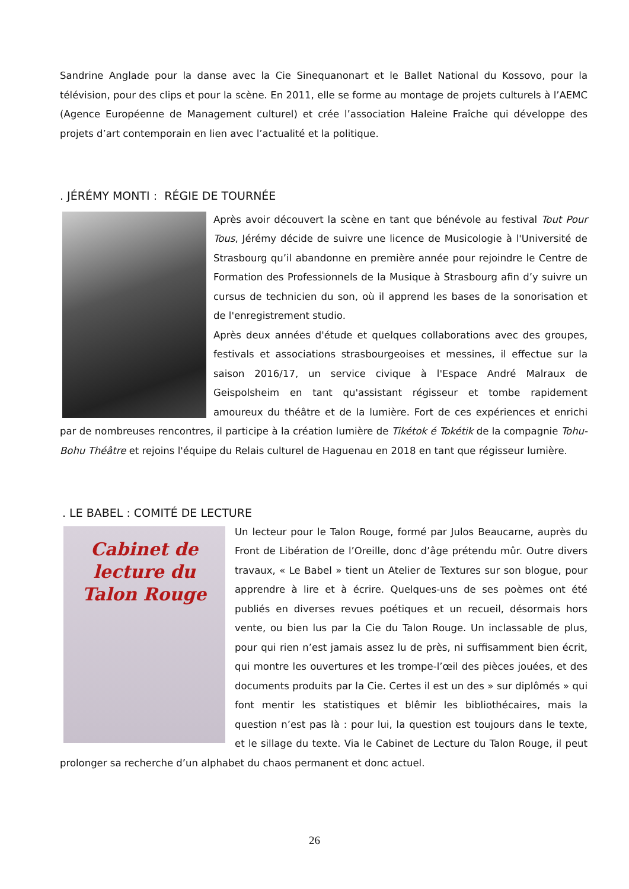Sandrine Anglade pour la danse avec la Cie Sinequanonart et le Ballet National du Kossovo, pour la télévision, pour des clips et pour la scène. En 2011, elle se forme au montage de projets culturels à l’AEMC (Agence Européenne de Management culturel) et crée l’association Haleine Fraîche qui développe des projets d’art contemporain en lien avec l’actualité et la politique.
. JÉRÉMY MONTI : RÉGIE DE TOURNÉE
Après avoir découvert la scène en tant que bénévole au festival Tout Pour Tous, Jérémy décide de suivre une licence de Musicologie à l'Université de Strasbourg qu’il abandonne en première année pour rejoindre le Centre de Formation des Professionnels de la Musique à Strasbourg afin d’y suivre un cursus de technicien du son, où il apprend les bases de la sonorisation et de l'enregistrement studio.
Après deux années d'étude et quelques collaborations avec des groupes, festivals et associations strasbourgeoises et messines, il effectue sur la saison 2016/17, un service civique à l'Espace André Malraux de Geispolsheim en tant qu'assistant régisseur et tombe rapidement amoureux du théâtre et de la lumière. Fort de ces expériences et enrichi par de nombreuses rencontres, il participe à la création lumière de Tikétok é Tokétik de la compagnie Tohu-Bohu Théâtre et rejoins l'équipe du Relais culturel de Haguenau en 2018 en tant que régisseur lumière.
. LE BABEL : COMITÉ DE LECTURE
Cabinet de lecture du Talon Rouge
Un lecteur pour le Talon Rouge, formé par Julos Beaucarne, auprès du Front de Libération de l’Oreille, donc d’âge prétendu mûr. Outre divers travaux, « Le Babel » tient un Atelier de Textures sur son blogue, pour apprendre à lire et à écrire. Quelques-uns de ses poèmes ont été publiés en diverses revues poétiques et un recueil, désormais hors vente, ou bien lus par la Cie du Talon Rouge. Un inclassable de plus, pour qui rien n’est jamais assez lu de près, ni suffisamment bien écrit, qui montre les ouvertures et les trompe-l’œil des pièces jouées, et des documents produits par la Cie. Certes il est un des » sur diplômés » qui font mentir les statistiques et blêmir les bibliothécaires, mais la question n’est pas là : pour lui, la question est toujours dans le texte, et le sillage du texte. Via le Cabinet de Lecture du Talon Rouge, il peut prolonger sa recherche d’un alphabet du chaos permanent et donc actuel.
26